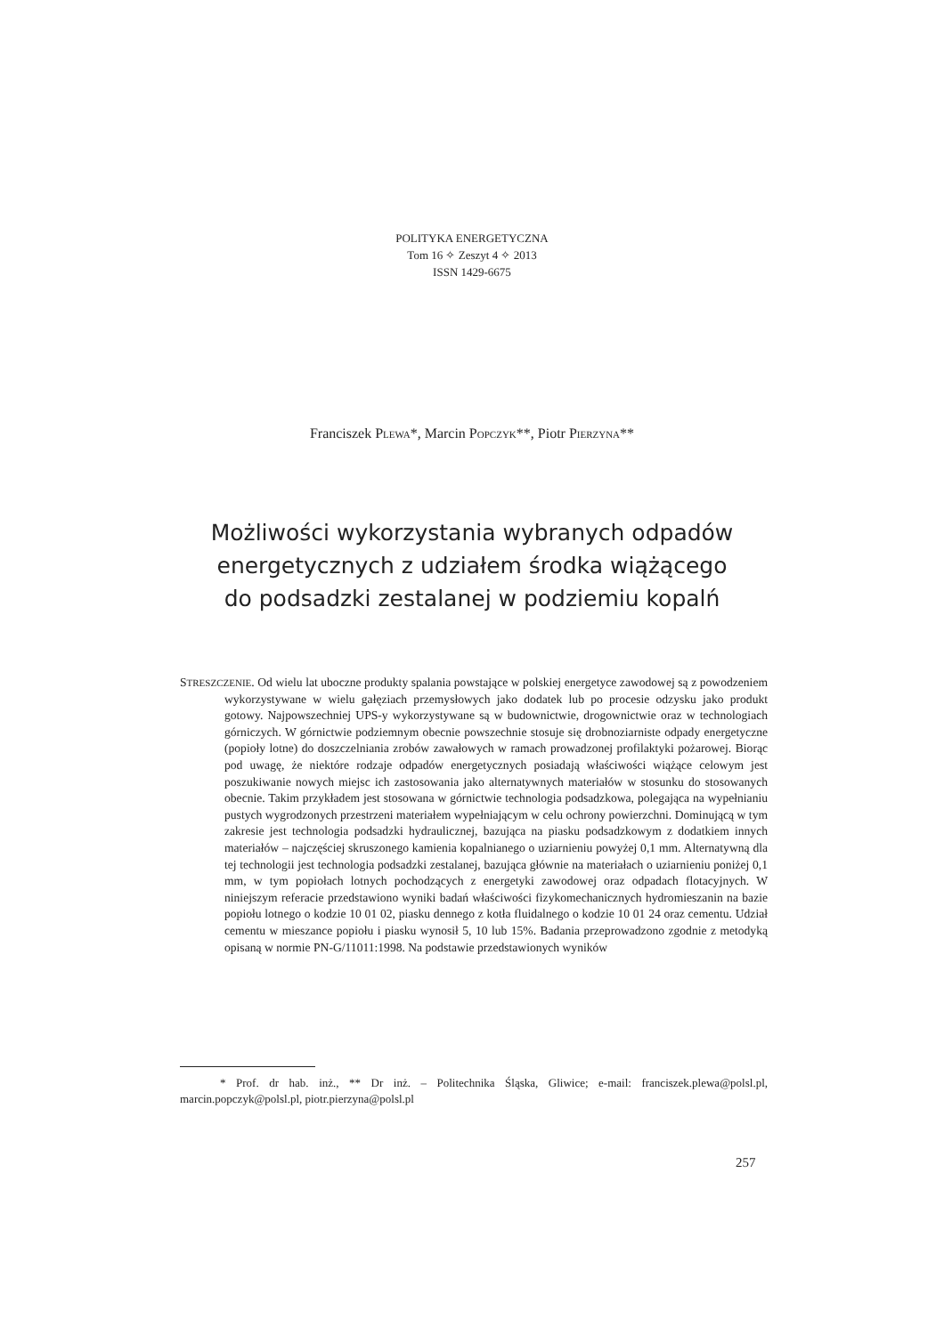POLITYKA ENERGETYCZNA
Tom 16 ✧ Zeszyt 4 ✧ 2013
ISSN 1429-6675
Franciszek PLEWA*, Marcin POPCZYK**, Piotr PIERZYNA**
Możliwości wykorzystania wybranych odpadów
energetycznych z udziałem środka wiążącego
do podsadzki zestalanej w podziemiu kopalń
STRESZCZENIE. Od wielu lat uboczne produkty spalania powstające w polskiej energetyce zawodowej są z powodzeniem wykorzystywane w wielu gałęziach przemysłowych jako dodatek lub po procesie odzysku jako produkt gotowy. Najpowszechniej UPS-y wykorzystywane są w budownictwie, drogownictwie oraz w technologiach górniczych. W górnictwie podziemnym obecnie powszechnie stosuje się drobnoziarniste odpady energetyczne (popioły lotne) do doszczelniania zrobów zawałowych w ramach prowadzonej profilaktyki pożarowej. Biorąc pod uwagę, że niektóre rodzaje odpadów energetycznych posiadają właściwości wiążące celowym jest poszukiwanie nowych miejsc ich zastosowania jako alternatywnych materiałów w stosunku do stosowanych obecnie. Takim przykładem jest stosowana w górnictwie technologia podsadzkowa, polegająca na wypełnianiu pustych wygrodzonych przestrzeni materiałem wypełniającym w celu ochrony powierzchni. Dominującą w tym zakresie jest technologia podsadzki hydraulicznej, bazująca na piasku podsadzkowym z dodatkiem innych materiałów – najczęściej skruszonego kamienia kopalnianego o uziarnieniu powyżej 0,1 mm. Alternatywną dla tej technologii jest technologia podsadzki zestalanej, bazująca głównie na materiałach o uziarnieniu poniżej 0,1 mm, w tym popiołach lotnych pochodzących z energetyki zawodowej oraz odpadach flotacyjnych. W niniejszym referacie przedstawiono wyniki badań właściwości fizykomechanicznych hydromieszanin na bazie popiołu lotnego o kodzie 10 01 02, piasku dennego z kotła fluidalnego o kodzie 10 01 24 oraz cementu. Udział cementu w mieszance popiołu i piasku wynosił 5, 10 lub 15%. Badania przeprowadzono zgodnie z metodyką opisaną w normie PN-G/11011:1998. Na podstawie przedstawionych wyników
* Prof. dr hab. inż., ** Dr inż. – Politechnika Śląska, Gliwice; e-mail: franciszek.plewa@polsl.pl, marcin.popczyk@polsl.pl, piotr.pierzyna@polsl.pl
257